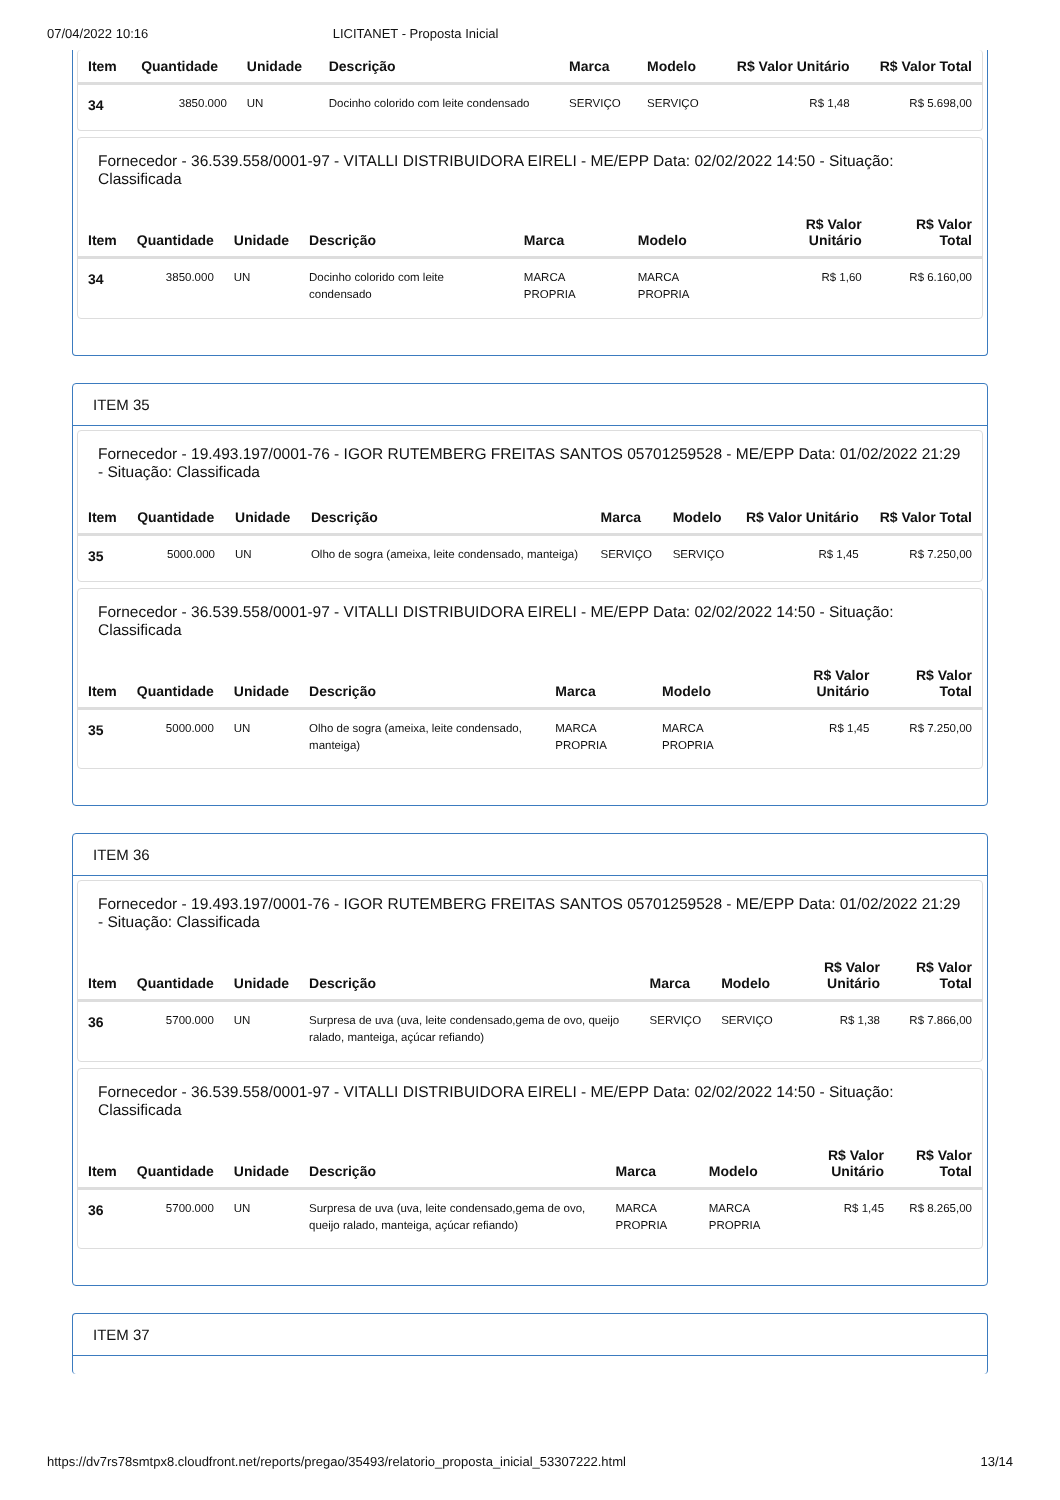07/04/2022 10:16 LICITANET - Proposta Inicial
| Item | Quantidade | Unidade | Descrição | Marca | Modelo | R$ Valor Unitário | R$ Valor Total |
| --- | --- | --- | --- | --- | --- | --- | --- |
| 34 | 3850.000 | UN | Docinho colorido com leite condensado | SERVIÇO | SERVIÇO | R$ 1,48 | R$ 5.698,00 |
Fornecedor - 36.539.558/0001-97 - VITALLI DISTRIBUIDORA EIRELI - ME/EPP Data: 02/02/2022 14:50 - Situação: Classificada
| Item | Quantidade | Unidade | Descrição | Marca | Modelo | R$ Valor Unitário | R$ Valor Total |
| --- | --- | --- | --- | --- | --- | --- | --- |
| 34 | 3850.000 | UN | Docinho colorido com leite condensado | MARCA PROPRIA | MARCA PROPRIA | R$ 1,60 | R$ 6.160,00 |
ITEM 35
Fornecedor - 19.493.197/0001-76 - IGOR RUTEMBERG FREITAS SANTOS 05701259528 - ME/EPP Data: 01/02/2022 21:29 - Situação: Classificada
| Item | Quantidade | Unidade | Descrição | Marca | Modelo | R$ Valor Unitário | R$ Valor Total |
| --- | --- | --- | --- | --- | --- | --- | --- |
| 35 | 5000.000 | UN | Olho de sogra (ameixa, leite condensado, manteiga) | SERVIÇO | SERVIÇO | R$ 1,45 | R$ 7.250,00 |
Fornecedor - 36.539.558/0001-97 - VITALLI DISTRIBUIDORA EIRELI - ME/EPP Data: 02/02/2022 14:50 - Situação: Classificada
| Item | Quantidade | Unidade | Descrição | Marca | Modelo | R$ Valor Unitário | R$ Valor Total |
| --- | --- | --- | --- | --- | --- | --- | --- |
| 35 | 5000.000 | UN | Olho de sogra (ameixa, leite condensado, manteiga) | MARCA PROPRIA | MARCA PROPRIA | R$ 1,45 | R$ 7.250,00 |
ITEM 36
Fornecedor - 19.493.197/0001-76 - IGOR RUTEMBERG FREITAS SANTOS 05701259528 - ME/EPP Data: 01/02/2022 21:29 - Situação: Classificada
| Item | Quantidade | Unidade | Descrição | Marca | Modelo | R$ Valor Unitário | R$ Valor Total |
| --- | --- | --- | --- | --- | --- | --- | --- |
| 36 | 5700.000 | UN | Surpresa de uva (uva, leite condensado,gema de ovo, queijo ralado, manteiga, açúcar refiando) | SERVIÇO | SERVIÇO | R$ 1,38 | R$ 7.866,00 |
Fornecedor - 36.539.558/0001-97 - VITALLI DISTRIBUIDORA EIRELI - ME/EPP Data: 02/02/2022 14:50 - Situação: Classificada
| Item | Quantidade | Unidade | Descrição | Marca | Modelo | R$ Valor Unitário | R$ Valor Total |
| --- | --- | --- | --- | --- | --- | --- | --- |
| 36 | 5700.000 | UN | Surpresa de uva (uva, leite condensado,gema de ovo, queijo ralado, manteiga, açúcar refiando) | MARCA PROPRIA | MARCA PROPRIA | R$ 1,45 | R$ 8.265,00 |
ITEM 37
https://dv7rs78smtpx8.cloudfront.net/reports/pregao/35493/relatorio_proposta_inicial_53307222.html 13/14